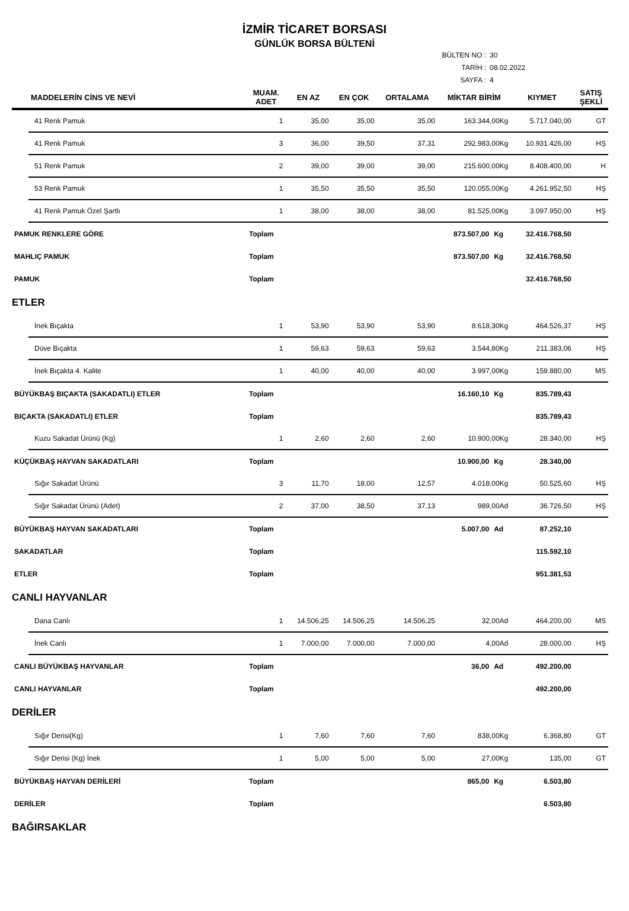İZMİR TİCARET BORSASI
GÜNLÜK BORSA BÜLTENİ
BÜLTEN NO : 30
TARİH : 08.02.2022
SAYFA : 4
| | MADDELERİN CİNS VE NEVİ | MUAM. ADET | EN AZ | EN ÇOK | ORTALAMA | MİKTAR BİRİM | | KIYMET | SATIŞ ŞEKLİ |
| --- | --- | --- | --- | --- | --- | --- | --- | --- | --- |
| | 41 Renk Pamuk | 1 | 35,00 | 35,00 | 35,00 | 163.344,00Kg | | 5.717.040,00 | GT |
| | 41 Renk Pamuk | 3 | 36,00 | 39,50 | 37,31 | 292.983,00Kg | | 10.931.426,00 | HŞ |
| | 51 Renk Pamuk | 2 | 39,00 | 39,00 | 39,00 | 215.600,00Kg | | 8.408.400,00 | H |
| | 53 Renk Pamuk | 1 | 35,50 | 35,50 | 35,50 | 120.055,00Kg | | 4.261.952,50 | HŞ |
| | 41 Renk Pamuk Özel Şartlı | 1 | 38,00 | 38,00 | 38,00 | 81.525,00Kg | | 3.097.950,00 | HŞ |
| PAMUK RENKLERE GÖRE | | Toplam | | | | 873.507,00 | Kg | 32.416.768,50 | |
| MAHLIÇ PAMUK | | Toplam | | | | 873.507,00 | Kg | 32.416.768,50 | |
| PAMUK | | Toplam | | | | | | 32.416.768,50 | |
| ETLER | | | | | | | | | |
| | İnek Bıçakta | 1 | 53,90 | 53,90 | 53,90 | 8.618,30Kg | | 464.526,37 | HŞ |
| | Düve Bıçakta | 1 | 59,63 | 59,63 | 59,63 | 3.544,80Kg | | 211.383,06 | HŞ |
| | İnek Bıçakta 4. Kalite | 1 | 40,00 | 40,00 | 40,00 | 3.997,00Kg | | 159.880,00 | MS |
| BÜYÜKBAŞ BIÇAKTA (SAKADATLI) ETLER | | Toplam | | | | 16.160,10 | Kg | 835.789,43 | |
| BIÇAKTA (SAKADATLI) ETLER | | Toplam | | | | | | 835.789,43 | |
| | Kuzu Sakadat Ürünü (Kg) | 1 | 2,60 | 2,60 | 2,60 | 10.900,00Kg | | 28.340,00 | HŞ |
| KÜÇÜKBAŞ HAYVAN SAKADATLARI | | Toplam | | | | 10.900,00 | Kg | 28.340,00 | |
| | Sığır Sakadat Ürünü | 3 | 11,70 | 18,00 | 12,57 | 4.018,00Kg | | 50.525,60 | HŞ |
| | Sığır Sakadat Ürünü (Adet) | 2 | 37,00 | 38,50 | 37,13 | 989,00Ad | | 36.726,50 | HŞ |
| BÜYÜKBAŞ HAYVAN SAKADATLARI | | Toplam | | | | 5.007,00 | Ad | 87.252,10 | |
| SAKADATLAR | | Toplam | | | | | | 115.592,10 | |
| ETLER | | Toplam | | | | | | 951.381,53 | |
| CANLI HAYVANLAR | | | | | | | | | |
| | Dana Canlı | 1 | 14.506,25 | 14.506,25 | 14.506,25 | 32,00Ad | | 464.200,00 | MS |
| | İnek Canlı | 1 | 7.000,00 | 7.000,00 | 7.000,00 | 4,00Ad | | 28.000,00 | HŞ |
| CANLI BÜYÜKBAŞ HAYVANLAR | | Toplam | | | | 36,00 | Ad | 492.200,00 | |
| CANLI HAYVANLAR | | Toplam | | | | | | 492.200,00 | |
| DERİLER | | | | | | | | | |
| | Sığır Derisi(Kg) | 1 | 7,60 | 7,60 | 7,60 | 838,00Kg | | 6.368,80 | GT |
| | Sığır Derisi (Kg) İnek | 1 | 5,00 | 5,00 | 5,00 | 27,00Kg | | 135,00 | GT |
| BÜYÜKBAŞ HAYVAN DERİLERİ | | Toplam | | | | 865,00 | Kg | 6.503,80 | |
| DERİLER | | Toplam | | | | | | 6.503,80 | |
| BAĞIRSAKLAR | | | | | | | | | |